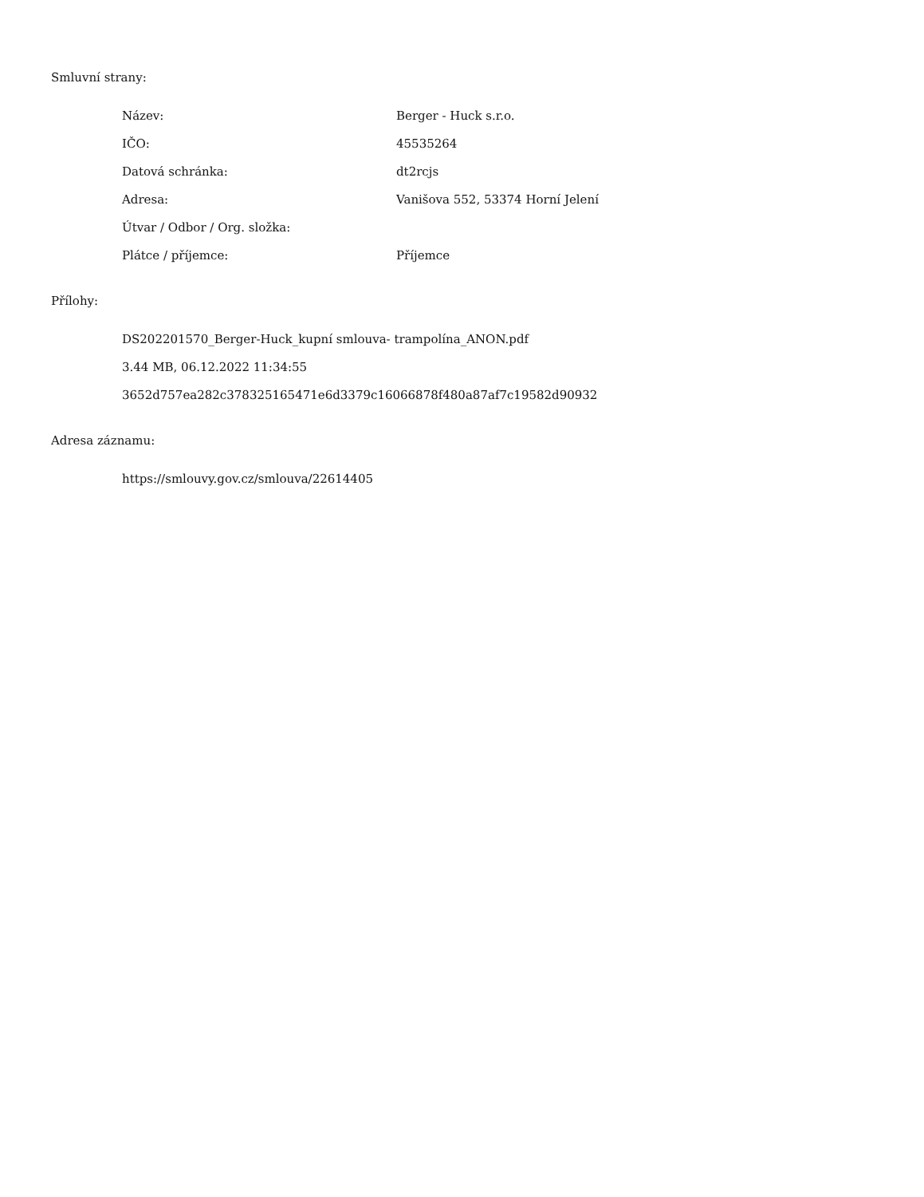Smluvní strany:
| Název: | Berger - Huck s.r.o. |
| IČO: | 45535264 |
| Datová schránka: | dt2rcjs |
| Adresa: | Vanišova 552, 53374 Horní Jelení |
| Útvar / Odbor / Org. složka: | |
| Plátce / příjemce: | Příjemce |
Přílohy:
DS202201570_Berger-Huck_kupní smlouva- trampolína_ANON.pdf
3.44 MB, 06.12.2022 11:34:55
3652d757ea282c378325165471e6d3379c16066878f480a87af7c19582d90932
Adresa záznamu:
https://smlouvy.gov.cz/smlouva/22614405